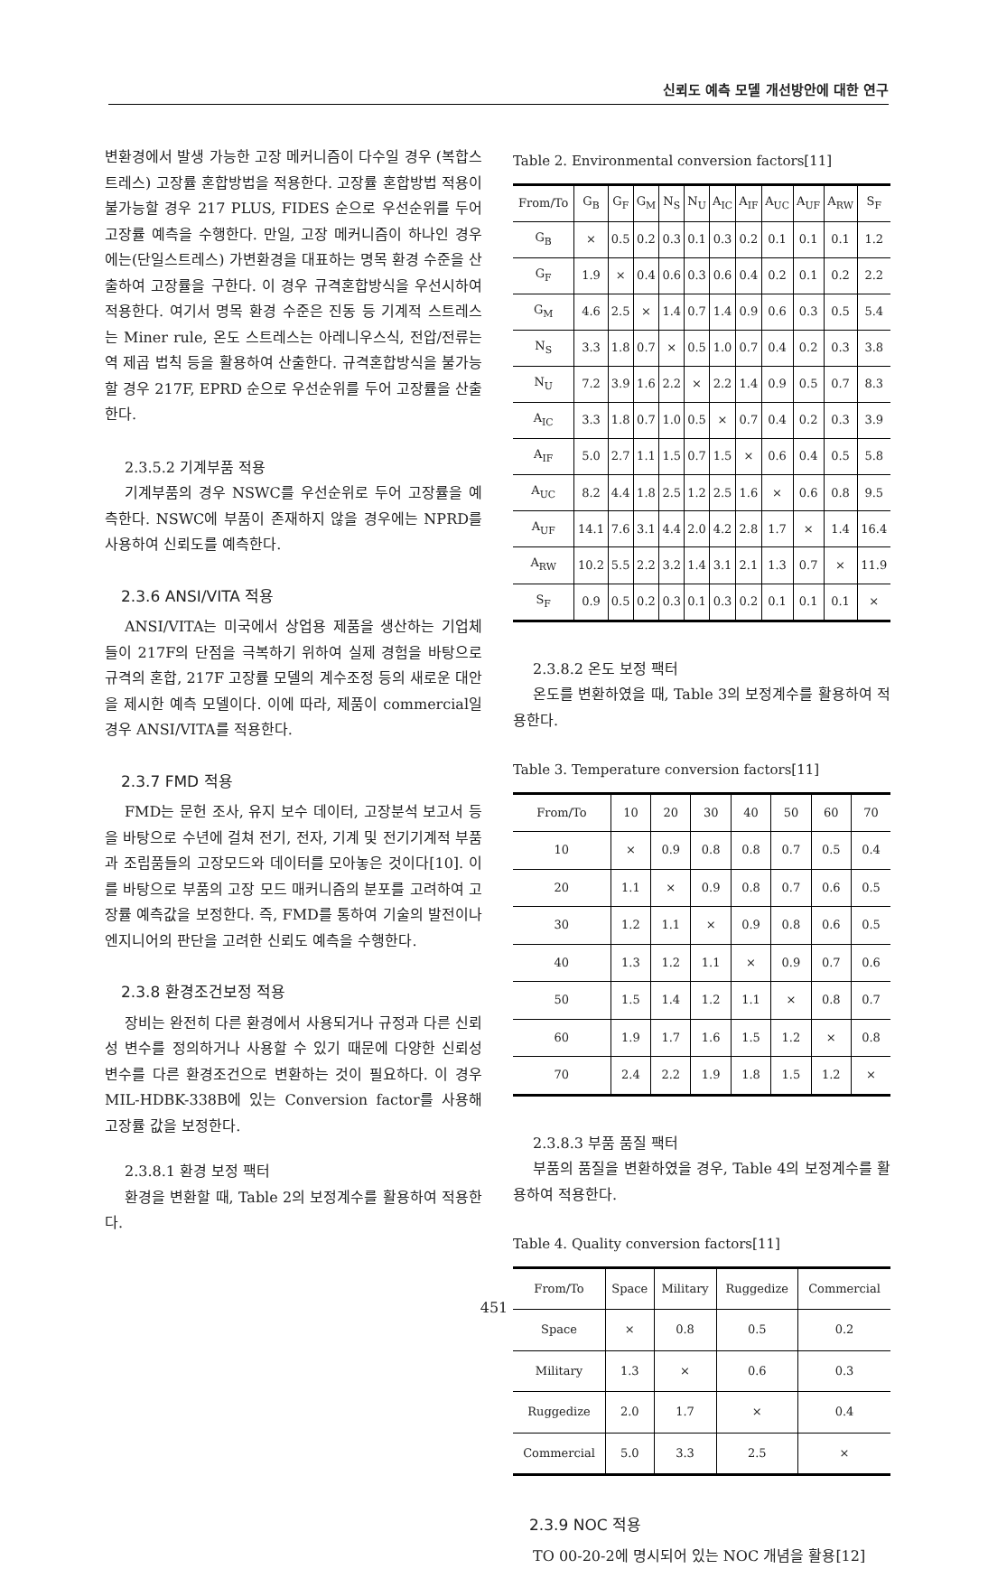신뢰도 예측 모델 개선방안에 대한 연구
변환경에서 발생 가능한 고장 메커니즘이 다수일 경우 (복합스트레스) 고장률 혼합방법을 적용한다. 고장률 혼합방법 적용이 불가능할 경우 217 PLUS, FIDES 순으로 우선순위를 두어 고장률 예측을 수행한다. 만일, 고장 메커니즘이 하나인 경우에는(단일스트레스) 가변환경을 대표하는 명목 환경 수준을 산출하여 고장률을 구한다. 이 경우 규격혼합방식을 우선시하여 적용한다. 여기서 명목 환경 수준은 진동 등 기계적 스트레스는 Miner rule, 온도 스트레스는 아레니우스식, 전압/전류는 역 제곱 법칙 등을 활용하여 산출한다. 규격혼합방식을 불가능할 경우 217F, EPRD 순으로 우선순위를 두어 고장률을 산출한다.
2.3.5.2 기계부품 적용
기계부품의 경우 NSWC를 우선순위로 두어 고장률을 예측한다. NSWC에 부품이 존재하지 않을 경우에는 NPRD를 사용하여 신뢰도를 예측한다.
2.3.6 ANSI/VITA 적용
ANSI/VITA는 미국에서 상업용 제품을 생산하는 기업체들이 217F의 단점을 극복하기 위하여 실제 경험을 바탕으로 규격의 혼합, 217F 고장률 모델의 계수조정 등의 새로운 대안을 제시한 예측 모델이다. 이에 따라, 제품이 commercial일 경우 ANSI/VITA를 적용한다.
2.3.7 FMD 적용
FMD는 문헌 조사, 유지 보수 데이터, 고장분석 보고서 등을 바탕으로 수년에 걸쳐 전기, 전자, 기계 및 전기기계적 부품과 조립품들의 고장모드와 데이터를 모아놓은 것이다[10]. 이를 바탕으로 부품의 고장 모드 매커니즘의 분포를 고려하여 고장률 예측값을 보정한다. 즉, FMD를 통하여 기술의 발전이나 엔지니어의 판단을 고려한 신뢰도 예측을 수행한다.
2.3.8 환경조건보정 적용
장비는 완전히 다른 환경에서 사용되거나 규정과 다른 신뢰성 변수를 정의하거나 사용할 수 있기 때문에 다양한 신뢰성 변수를 다른 환경조건으로 변환하는 것이 필요하다. 이 경우 MIL-HDBK-338B에 있는 Conversion factor를 사용해 고장률 값을 보정한다.
2.3.8.1 환경 보정 팩터
환경을 변환할 때, Table 2의 보정계수를 활용하여 적용한다.
Table 2. Environmental conversion factors[11]
| From/To | G<sub>B</sub> | G<sub>F</sub> | G<sub>M</sub> | N<sub>S</sub> | N<sub>U</sub> | A<sub>IC</sub> | A<sub>IF</sub> | A<sub>UC</sub> | A<sub>UF</sub> | A<sub>RW</sub> | S<sub>F</sub> |
| --- | --- | --- | --- | --- | --- | --- | --- | --- | --- | --- | --- |
| G<sub>B</sub> | × | 0.5 | 0.2 | 0.3 | 0.1 | 0.3 | 0.2 | 0.1 | 0.1 | 0.1 | 1.2 |
| G<sub>F</sub> | 1.9 | × | 0.4 | 0.6 | 0.3 | 0.6 | 0.4 | 0.2 | 0.1 | 0.2 | 2.2 |
| G<sub>M</sub> | 4.6 | 2.5 | × | 1.4 | 0.7 | 1.4 | 0.9 | 0.6 | 0.3 | 0.5 | 5.4 |
| N<sub>S</sub> | 3.3 | 1.8 | 0.7 | × | 0.5 | 1.0 | 0.7 | 0.4 | 0.2 | 0.3 | 3.8 |
| N<sub>U</sub> | 7.2 | 3.9 | 1.6 | 2.2 | × | 2.2 | 1.4 | 0.9 | 0.5 | 0.7 | 8.3 |
| A<sub>IC</sub> | 3.3 | 1.8 | 0.7 | 1.0 | 0.5 | × | 0.7 | 0.4 | 0.2 | 0.3 | 3.9 |
| A<sub>IF</sub> | 5.0 | 2.7 | 1.1 | 1.5 | 0.7 | 1.5 | × | 0.6 | 0.4 | 0.5 | 5.8 |
| A<sub>UC</sub> | 8.2 | 4.4 | 1.8 | 2.5 | 1.2 | 2.5 | 1.6 | × | 0.6 | 0.8 | 9.5 |
| A<sub>UF</sub> | 14.1 | 7.6 | 3.1 | 4.4 | 2.0 | 4.2 | 2.8 | 1.7 | × | 1.4 | 16.4 |
| A<sub>RW</sub> | 10.2 | 5.5 | 2.2 | 3.2 | 1.4 | 3.1 | 2.1 | 1.3 | 0.7 | × | 11.9 |
| S<sub>F</sub> | 0.9 | 0.5 | 0.2 | 0.3 | 0.1 | 0.3 | 0.2 | 0.1 | 0.1 | 0.1 | × |
2.3.8.2 온도 보정 팩터
온도를 변환하였을 때, Table 3의 보정계수를 활용하여 적용한다.
Table 3. Temperature conversion factors[11]
| From/To | 10 | 20 | 30 | 40 | 50 | 60 | 70 |
| --- | --- | --- | --- | --- | --- | --- | --- |
| 10 | × | 0.9 | 0.8 | 0.8 | 0.7 | 0.5 | 0.4 |
| 20 | 1.1 | × | 0.9 | 0.8 | 0.7 | 0.6 | 0.5 |
| 30 | 1.2 | 1.1 | × | 0.9 | 0.8 | 0.6 | 0.5 |
| 40 | 1.3 | 1.2 | 1.1 | × | 0.9 | 0.7 | 0.6 |
| 50 | 1.5 | 1.4 | 1.2 | 1.1 | × | 0.8 | 0.7 |
| 60 | 1.9 | 1.7 | 1.6 | 1.5 | 1.2 | × | 0.8 |
| 70 | 2.4 | 2.2 | 1.9 | 1.8 | 1.5 | 1.2 | × |
2.3.8.3 부품 품질 팩터
부품의 품질을 변환하였을 경우, Table 4의 보정계수를 활용하여 적용한다.
Table 4. Quality conversion factors[11]
| From/To | Space | Military | Ruggedize | Commercial |
| --- | --- | --- | --- | --- |
| Space | × | 0.8 | 0.5 | 0.2 |
| Military | 1.3 | × | 0.6 | 0.3 |
| Ruggedize | 2.0 | 1.7 | × | 0.4 |
| Commercial | 5.0 | 3.3 | 2.5 | × |
2.3.9 NOC 적용
TO 00-20-2에 명시되어 있는 NOC 개념을 활용[12]
451